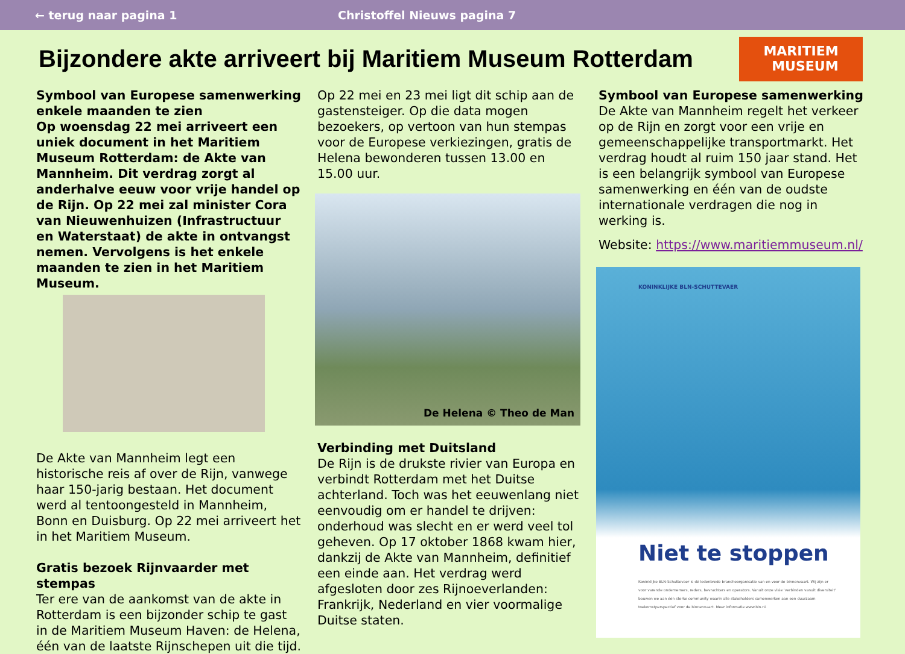← terug naar pagina 1 Christoffel Nieuws pagina 7
Bijzondere akte arriveert bij Maritiem Museum Rotterdam
MARITIEM
MUSEUM
Symbool van Europese samenwerking enkele maanden te zien
Op woensdag 22 mei arriveert een uniek document in het Maritiem Museum Rotterdam: de Akte van Mannheim. Dit verdrag zorgt al anderhalve eeuw voor vrije handel op de Rijn. Op 22 mei zal minister Cora van Nieuwenhuizen (Infrastructuur en Waterstaat) de akte in ontvangst nemen. Vervolgens is het enkele maanden te zien in het Maritiem Museum.
De Akte van Mannheim legt een historische reis af over de Rijn, vanwege haar 150-jarig bestaan. Het document werd al tentoongesteld in Mannheim, Bonn en Duisburg. Op 22 mei arriveert het in het Maritiem Museum.
Gratis bezoek Rijnvaarder met stempas
Ter ere van de aankomst van de akte in Rotterdam is een bijzonder schip te gast in de Maritiem Museum Haven: de Helena, één van de laatste Rijnschepen uit die tijd.
Op 22 mei en 23 mei ligt dit schip aan de gastensteiger. Op die data mogen bezoekers, op vertoon van hun stempas voor de Europese verkiezingen, gratis de Helena bewonderen tussen 13.00 en 15.00 uur.
De Helena © Theo de Man
Verbinding met Duitsland
De Rijn is de drukste rivier van Europa en verbindt Rotterdam met het Duitse achterland. Toch was het eeuwenlang niet eenvoudig om er handel te drijven: onderhoud was slecht en er werd veel tol geheven. Op 17 oktober 1868 kwam hier, dankzij de Akte van Mannheim, definitief een einde aan. Het verdrag werd afgesloten door zes Rijnoeverlanden: Frankrijk, Nederland en vier voormalige Duitse staten.
Symbool van Europese samenwerking
De Akte van Mannheim regelt het verkeer op de Rijn en zorgt voor een vrije en gemeenschappelijke transportmarkt. Het verdrag houdt al ruim 150 jaar stand. Het is een belangrijk symbool van Europese samenwerking en één van de oudste internationale verdragen die nog in werking is.
Website: https://www.maritiemmuseum.nl/
KONINKLIJKE BLN-SCHUTTEVAER
Niet te stoppen
Koninklijke BLN-Schuttevaer is dé ledenbrede brancheorganisatie van en voor de binnenvaart. Wij zijn er voor varende ondernemers, reders, bevrachters en operators. Vanuit onze visie 'verbinden vanuit diversiteit' bouwen we aan één sterke community waarin alle stakeholders samenwerken aan een duurzaam toekomstperspectief voor de binnenvaart. Meer informatie www.bln.nl.